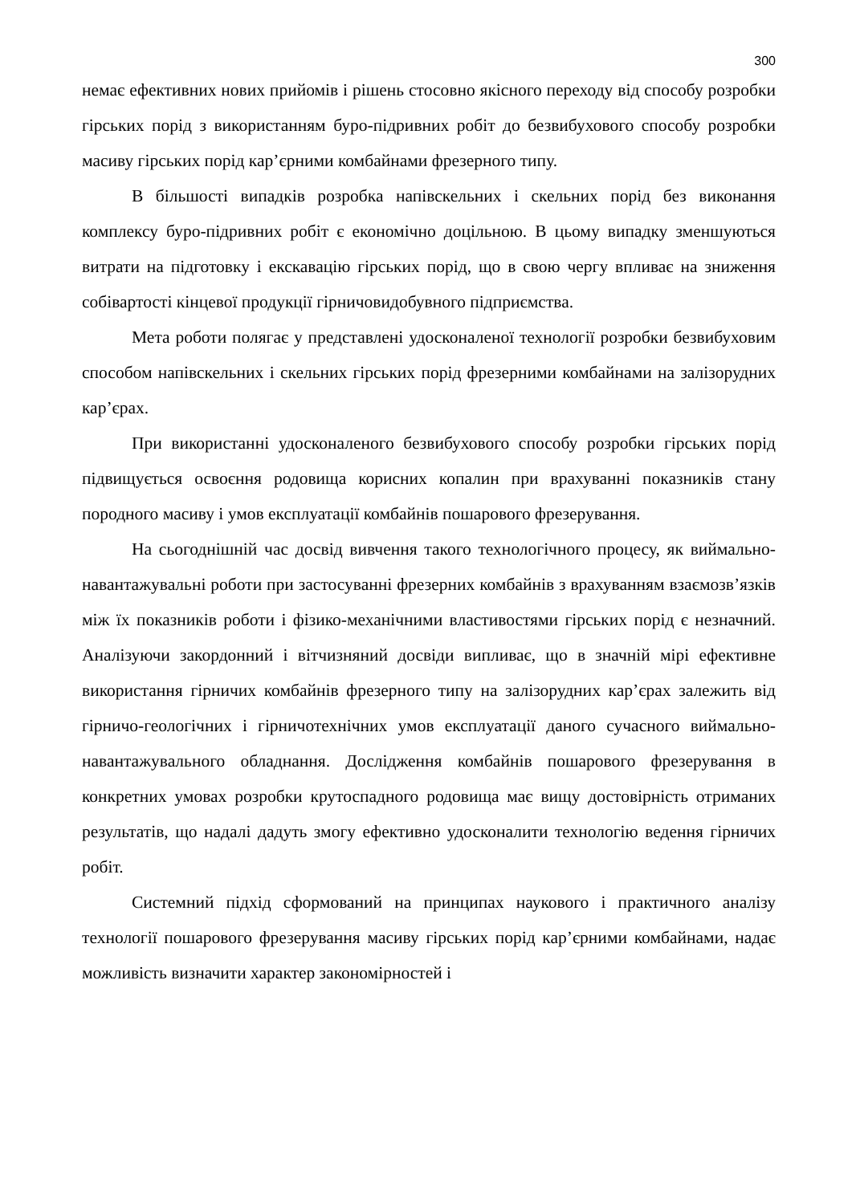300
немає ефективних нових прийомів і рішень стосовно якісного переходу від способу розробки гірських порід з використанням буро-підривних робіт до безвибухового способу розробки масиву гірських порід кар’єрними комбайнами фрезерного типу.
В більшості випадків розробка напівскельних і скельних порід без виконання комплексу буро-підривних робіт є економічно доцільною. В цьому випадку зменшуються витрати на підготовку і екскавацію гірських порід, що в свою чергу впливає на зниження собівартості кінцевої продукції гірничовидобувного підприємства.
Мета роботи полягає у представлені удосконаленої технології розробки безвибуховим способом напівскельних і скельних гірських порід фрезерними комбайнами на залізорудних кар’єрах.
При використанні удосконаленого безвибухового способу розробки гірських порід підвищується освоєння родовища корисних копалин при врахуванні показників стану породного масиву і умов експлуатації комбайнів пошарового фрезерування.
На сьогоднішній час досвід вивчення такого технологічного процесу, як виймально-навантажувальні роботи при застосуванні фрезерних комбайнів з врахуванням взаємозв’язків між їх показників роботи і фізико-механічними властивостями гірських порід є незначний. Аналізуючи закордонний і вітчизняний досвіди випливає, що в значній мірі ефективне використання гірничих комбайнів фрезерного типу на залізорудних кар’єрах залежить від гірничо-геологічних і гірничотехнічних умов експлуатації даного сучасного виймально-навантажувального обладнання. Дослідження комбайнів пошарового фрезерування в конкретних умовах розробки крутоспадного родовища має вищу достовірність отриманих результатів, що надалі дадуть змогу ефективно удосконалити технологію ведення гірничих робіт.
Системний підхід сформований на принципах наукового і практичного аналізу технології пошарового фрезерування масиву гірських порід кар’єрними комбайнами, надає можливість визначити характер закономірностей і